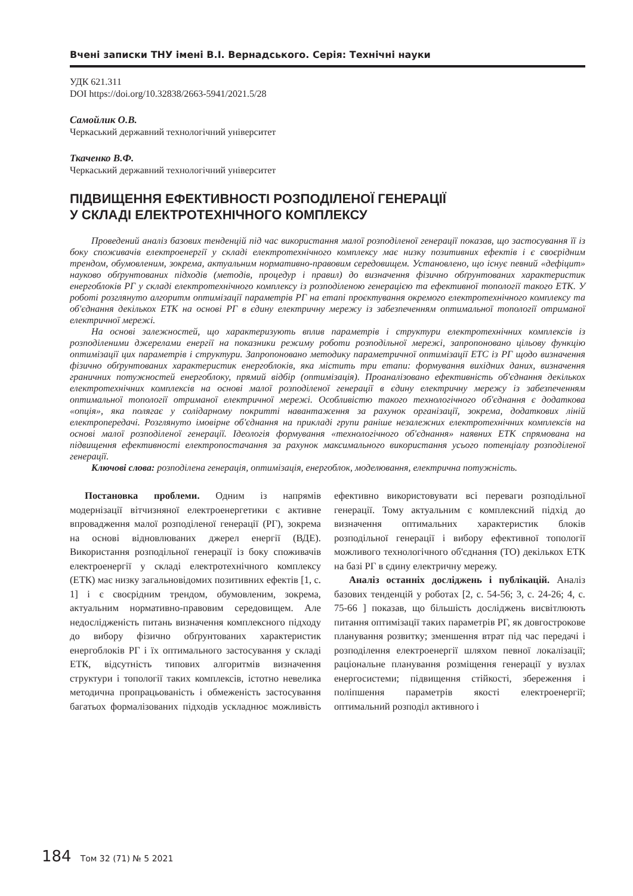Вчені записки ТНУ імені В.І. Вернадського. Серія: Технічні науки
УДК 621.311
DOI https://doi.org/10.32838/2663-5941/2021.5/28
Самойлик О.В.
Черкаський державний технологічний університет
Ткаченко В.Ф.
Черкаський державний технологічний університет
ПІДВИЩЕННЯ ЕФЕКТИВНОСТІ РОЗПОДІЛЕНОЇ ГЕНЕРАЦІЇ
У СКЛАДІ ЕЛЕКТРОТЕХНІЧНОГО КОМПЛЕКСУ
Проведений аналіз базових тенденцій під час використання малої розподіленої генерації показав, що застосування її із боку споживачів електроенергії у складі електротехнічного комплексу має низку позитивних ефектів і є своєрідним трендом, обумовленим, зокрема, актуальним нормативно-правовим середовищем. Установлено, що існує певний «дефіцит» науково обґрунтованих підходів (методів, процедур і правил) до визначення фізично обґрунтованих характеристик енергоблоків РГ у складі електротехнічного комплексу із розподіленою генерацією та ефективної топології такого ЕТК. У роботі розглянуто алгоритм оптимізації параметрів РГ на етапі проєктування окремого електротехнічного комплексу та об'єднання декількох ЕТК на основі РГ в єдину електричну мережу із забезпеченням оптимальної топології отриманої електричної мережі.
На основі залежностей, що характеризують вплив параметрів і структури електротехнічних комплексів із розподіленими джерелами енергії на показники режиму роботи розподільної мережі, запропоновано цільову функцію оптимізації цих параметрів і структури. Запропоновано методику параметричної оптимізації ЕТС із РГ щодо визначення фізично обґрунтованих характеристик енергоблоків, яка містить три етапи: формування вихідних даних, визначення граничних потужностей енергоблоку, прямий відбір (оптимізація). Проаналізовано ефективність об'єднання декількох електротехнічних комплексів на основі малої розподіленої генерації в єдину електричну мережу із забезпеченням оптимальної топології отриманої електричної мережі. Особливістю такого технологічного об'єднання є додаткова «опція», яка полягає у солідарному покритті навантаження за рахунок організації, зокрема, додаткових ліній електропередачі. Розглянуто імовірне об'єднання на прикладі групи раніше незалежних електротехнічних комплексів на основі малої розподіленої генерації. Ідеологія формування «технологічного об'єднання» наявних ЕТК спрямована на підвищення ефективності електропостачання за рахунок максимального використання усього потенціалу розподіленої генерації.
Ключові слова: розподілена генерація, оптимізація, енергоблок, моделювання, електрична потужність.
Постановка проблеми. Одним із напрямів модернізації вітчизняної електроенергетики є активне впровадження малої розподіленої генерації (РГ), зокрема на основі відновлюваних джерел енергії (ВДЕ). Використання розподільної генерації із боку споживачів електроенергії у складі електротехнічного комплексу (ЕТК) має низку загальновідомих позитивних ефектів [1, с. 1] і є своєрідним трендом, обумовленим, зокрема, актуальним нормативно-правовим середовищем. Але недослідженість питань визначення комплексного підходу до вибору фізично обґрунтованих характеристик енергоблоків РГ і їх оптимального застосування у складі ЕТК, відсутність типових алгоритмів визначення структури і топології таких комплексів, істотно невелика методична пропрацьованість і обмеженість застосування багатьох формалізованих підходів ускладнює можливість ефективно використовувати всі переваги розподільної генерації. Тому актуальним є комплексний підхід до визначення оптимальних характеристик блоків розподільної генерації і вибору ефективної топології можливого технологічного об'єднання (ТО) декількох ЕТК на базі РГ в єдину електричну мережу.
Аналіз останніх досліджень і публікацій. Аналіз базових тенденцій у роботах [2, с. 54-56; 3, с. 24-26; 4, с. 75-66 ] показав, що більшість досліджень висвітлюють питання оптимізації таких параметрів РГ, як довгострокове планування розвитку; зменшення втрат під час передачі і розподілення електроенергії шляхом певної локалізації; раціональне планування розміщення генерації у вузлах енергосистеми; підвищення стійкості, збереження і поліпшення параметрів якості електроенергії; оптимальний розподіл активного і
184 Том 32 (71) № 5 2021